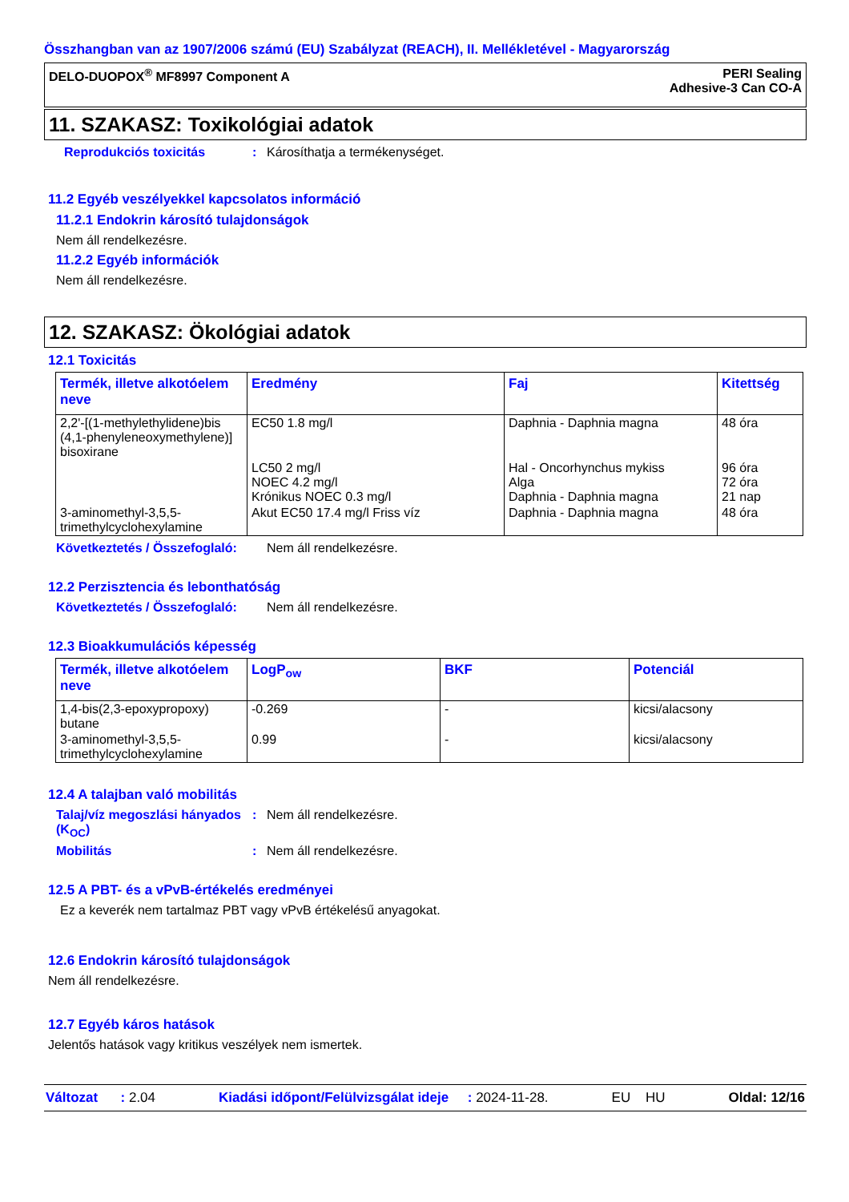Összhangban van az 1907/2006 számú (EU) Szabályzat (REACH), II. Mellékletével - Magyarország
DELO-DUOPOX<sup>®</sup> MF8997 Component A PERI Sealing
Adhesive-3 Can CO-A
11. SZAKASZ: Toxikológiai adatok
Reprodukciós toxicitás: Károsíthatja a termékenységet.
11.2 Egyéb veszélyekkel kapcsolatos információ
11.2.1 Endokrin károsító tulajdonságok
Nem áll rendelkezésre.
11.2.2 Egyéb információk
Nem áll rendelkezésre.
12. SZAKASZ: Ökológiai adatok
12.1 Toxicitás
| Termék, illetve alkotóelem neve | Eredmény | Faj | Kitettség |
| --- | --- | --- | --- |
| 2,2'-[(1-methylethylidene)bis (4,1-phenyleneoxymethylene)] bisoxirane | EC50 1.8 mg/l | Daphnia - Daphnia magna | 48 óra |
| | LC50 2 mg/l NOEC 4.2 mg/l Krónikus NOEC 0.3 mg/l | Hal - Oncorhynchus mykiss Alga Daphnia - Daphnia magna | 96 óra 72 óra 21 nap |
| 3-aminomethyl-3,5,5-trimethylcyclohexylamine | Akut EC50 17.4 mg/l Friss víz | Daphnia - Daphnia magna | 48 óra |
Következtetés / Összefoglaló: Nem áll rendelkezésre.
12.2 Perzisztencia és lebonthatóság
Következtetés / Összefoglaló: Nem áll rendelkezésre.
12.3 Bioakkumulációs képesség
| Termék, illetve alkotóelem neve | LogP<sub>ow</sub> | BKF | Potenciál |
| --- | --- | --- | --- |
| 1,4-bis(2,3-epoxypropoxy) butane | -0.269 | - | kicsi/alacsony |
| 3-aminomethyl-3,5,5-trimethylcyclohexylamine | 0.99 | - | kicsi/alacsony |
12.4 A talajban való mobilitás
Talaj/víz megoszlási hányados (K<sub>OC</sub>): Nem áll rendelkezésre.
Mobilitás: Nem áll rendelkezésre.
12.5 A PBT- és a vPvB-értékelés eredményei
Ez a keverék nem tartalmaz PBT vagy vPvB értékelésű anyagokat.
12.6 Endokrin károsító tulajdonságok
Nem áll rendelkezésre.
12.7 Egyéb káros hatások
Jelentős hatások vagy kritikus veszélyek nem ismertek.
Változat : 2.04 Kiadási időpont/Felülvizsgálat ideje : 2024-11-28. EU HU Oldal: 12/16